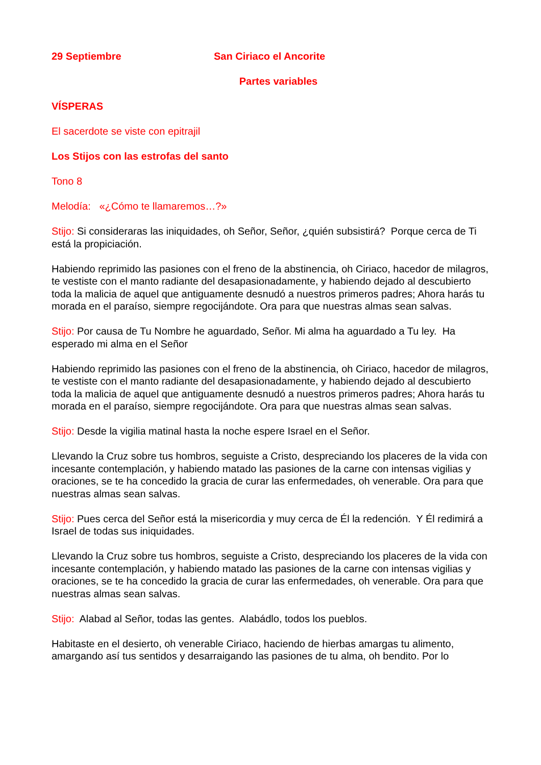29 Septiembre San Ciriaco el Ancorite
Partes variables
VÍSPERAS
El sacerdote se viste con epitrajil
Los Stijos con las estrofas del santo
Tono 8
Melodía: «¿Cómo te llamaremos…?»
Stijo: Si consideraras las iniquidades, oh Señor, Señor, ¿quién subsistirá? Porque cerca de Ti está la propiciación.
Habiendo reprimido las pasiones con el freno de la abstinencia, oh Ciriaco, hacedor de milagros, te vestiste con el manto radiante del desapasionadamente, y habiendo dejado al descubierto toda la malicia de aquel que antiguamente desnudó a nuestros primeros padres; Ahora harás tu morada en el paraíso, siempre regocijándote. Ora para que nuestras almas sean salvas.
Stijo: Por causa de Tu Nombre he aguardado, Señor. Mi alma ha aguardado a Tu ley. Ha esperado mi alma en el Señor
Habiendo reprimido las pasiones con el freno de la abstinencia, oh Ciriaco, hacedor de milagros, te vestiste con el manto radiante del desapasionadamente, y habiendo dejado al descubierto toda la malicia de aquel que antiguamente desnudó a nuestros primeros padres; Ahora harás tu morada en el paraíso, siempre regocijándote. Ora para que nuestras almas sean salvas.
Stijo: Desde la vigilia matinal hasta la noche espere Israel en el Señor.
Llevando la Cruz sobre tus hombros, seguiste a Cristo, despreciando los placeres de la vida con incesante contemplación, y habiendo matado las pasiones de la carne con intensas vigilias y oraciones, se te ha concedido la gracia de curar las enfermedades, oh venerable. Ora para que nuestras almas sean salvas.
Stijo: Pues cerca del Señor está la misericordia y muy cerca de Él la redención. Y Él redimirá a Israel de todas sus iniquidades.
Llevando la Cruz sobre tus hombros, seguiste a Cristo, despreciando los placeres de la vida con incesante contemplación, y habiendo matado las pasiones de la carne con intensas vigilias y oraciones, se te ha concedido la gracia de curar las enfermedades, oh venerable. Ora para que nuestras almas sean salvas.
Stijo: Alabad al Señor, todas las gentes. Alabádlo, todos los pueblos.
Habitaste en el desierto, oh venerable Ciriaco, haciendo de hierbas amargas tu alimento, amargando así tus sentidos y desarraigando las pasiones de tu alma, oh bendito. Por lo